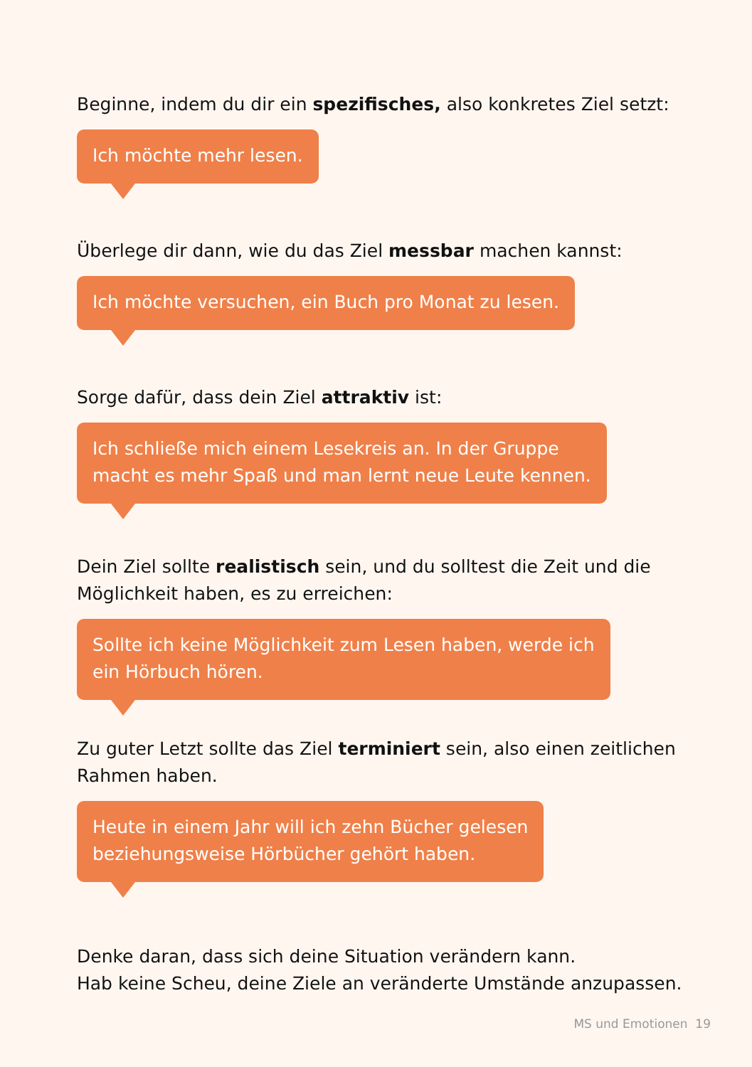Beginne, indem du dir ein spezifisches, also konkretes Ziel setzt:
Ich möchte mehr lesen.
Überlege dir dann, wie du das Ziel messbar machen kannst:
Ich möchte versuchen, ein Buch pro Monat zu lesen.
Sorge dafür, dass dein Ziel attraktiv ist:
Ich schließe mich einem Lesekreis an. In der Gruppe
macht es mehr Spaß und man lernt neue Leute kennen.
Dein Ziel sollte realistisch sein, und du solltest die Zeit und die
Möglichkeit haben, es zu erreichen:
Sollte ich keine Möglichkeit zum Lesen haben, werde ich
ein Hörbuch hören.
Zu guter Letzt sollte das Ziel terminiert sein, also einen zeitlichen
Rahmen haben.
Heute in einem Jahr will ich zehn Bücher gelesen
beziehungsweise Hörbücher gehört haben.
Denke daran, dass sich deine Situation verändern kann.
Hab keine Scheu, deine Ziele an veränderte Umstände anzupassen.
MS und Emotionen 19